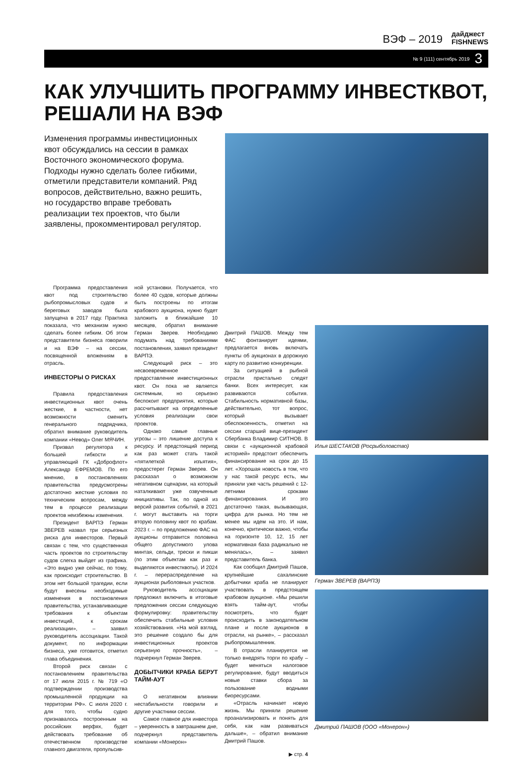ВЭФ – 2019 дайджест
FISHNEWS
№ 9 (111) сентябрь 2019 3
КАК УЛУЧШИТЬ ПРОГРАММУ ИНВЕСТКВОТ, РЕШАЛИ НА ВЭФ
Изменения программы инвестиционных квот обсуждались на сессии в рамках Восточного экономического форума. Подходы нужно сделать более гибкими, отметили представители компаний. Ряд вопросов, действительно, важно решить, но государство вправе требовать реализации тех проектов, что были заявлены, прокомментировал регулятор.
Программа предоставления квот под строительство рыбопромысловых судов и береговых заводов была запущена в 2017 году. Практика показала, что механизм нужно сделать более гибким. Об этом представители бизнеса говорили и на ВЭФ – на сессии, посвященной вложениям в отрасль.
ИНВЕСТОРЫ О РИСКАХ
Правила предоставления инвестиционных квот очень жесткие, в частности, нет возможности сменить генерального подрядчика, обратил внимание руководитель компании «Невод» Олег МЯЧИН.
Призвал регулятора к большей гибкости и управляющий ГК «Доброфлот» Александр ЕФРЕМОВ. По его мнению, в постановлениях правительства предусмотрены достаточно жесткие условия по техническим вопросам, между тем в процессе реализации проектов неизбежны изменения.
Президент ВАРПЭ Герман ЗВЕРЕВ назвал три серьезных риска для инвесторов. Первый связан с тем, что существенная часть проектов по строительству судов слегка выйдет из графика. «Это видно уже сейчас, по тому, как происходит строительство. В этом нет большой трагедии, если будут внесены необходимые изменения в постановления правительства, устанавливающие требования к объектам инвестиций, к срокам реализации», – заявил руководитель ассоциации. Такой документ, по информации бизнеса, уже готовится, отметил глава объединения.
Второй риск связан с постановлением правительства от 17 июля 2015 г. № 719 «О подтверждении производства промышленной продукции на территории РФ». С июля 2020 г. для того, чтобы судно признавалось построенным на российских верфях, будет действовать требование об отечественном производстве главного двигателя, пропульсив-
ной установки. Получается, что более 40 судов, которые должны быть построены по итогам крабового аукциона, нужно будет заложить в ближайшие 10 месяцев, обратил внимание Герман Зверев. Необходимо подумать над требованиями постановления, заявил президент ВАРПЭ.
Следующий риск – это несвоевременное предоставление инвестиционных квот. Он пока не является системным, но серьезно беспокоит предприятия, которые рассчитывают на определенные условия реализации свои проектов.
Однако самые главные угрозы – это лишение доступа к ресурсу. И предстоящий период как раз может стать такой «пятилеткой изъятия», предостерег Герман Зверев. Он рассказал о возможном негативном сценарии, на который наталкивают уже озвученные инициативы. Так, по одной из версий развития событий, в 2021 г. могут выставить на торги вторую половину квот по крабам. 2023 г. – по предложению ФАС на аукционы отправится половина общего допустимого улова минтая, сельди, трески и пикши (по этим объектам как раз и выделяются инвестквоты). И 2024 г. – перераспределение на аукционах рыболовных участков.
Руководитель ассоциации предложил включить в итоговые предложения сессии следующую формулировку: правительству обеспечить стабильные условия хозяйствования. «На мой взгляд, это решение создало бы для инвестиционных проектов серьезную прочность», – подчеркнул Герман Зверев.
ДОБЫТЧИКИ КРАБА БЕРУТ ТАЙМ-АУТ
О негативном влиянии нестабильности говорили и другие участники сессии.
Самое главное для инвестора – уверенность в завтрашнем дне, подчеркнул представитель компании «Монерон»
Дмитрий ПАШОВ. Между тем ФАС фонтанирует идеями, предлагается вновь включать пункты об аукционах в дорожную карту по развитию конкуренции.
За ситуацией в рыбной отрасли пристально следят банки. Всех интересует, как развиваются события. Стабильность нормативной базы, действительно, тот вопрос, который вызывает обеспокоенность, отметил на сессии старший вице-президент Сбербанка Владимир СИТНОВ. В связи с «аукционной крабовой историей» предстоит обеспечить финансирование на срок до 15 лет. «Хорошая новость в том, что у нас такой ресурс есть, мы приняли уже часть решений с 12-летними сроками финансирования. И это достаточно такая, вызывающая, цифра для рынка. Но тем не менее мы идем на это. И нам, конечно, критически важно, чтобы на горизонте 10, 12, 15 лет нормативная база радикально не менялась», – заявил представитель банка.
Как сообщил Дмитрий Пашов, крупнейшие сахалинские добытчики краба не планируют участвовать в предстоящем крабовом аукционе. «Мы решили взять тайм-аут, чтобы посмотреть, что будет происходить в законодательном плане и после аукционов в отрасли, на рынке», – рассказал рыбопромышленник.
В отрасли планируется не только внедрять торги по крабу – будет меняться налоговое регулирование, будут вводиться новые ставки сбора за пользование водными биоресурсами.
«Отрасль начинает новую жизнь. Мы приняли решение проанализировать и понять для себя, как нам развиваться дальше», – обратил внимание Дмитрий Пашов.
▶ стр. 4
Илья ШЕСТАКОВ (Росрыболовство)
Герман ЗВЕРЕВ (ВАРПЭ)
Дмитрий ПАШОВ (ООО «Монерон»)